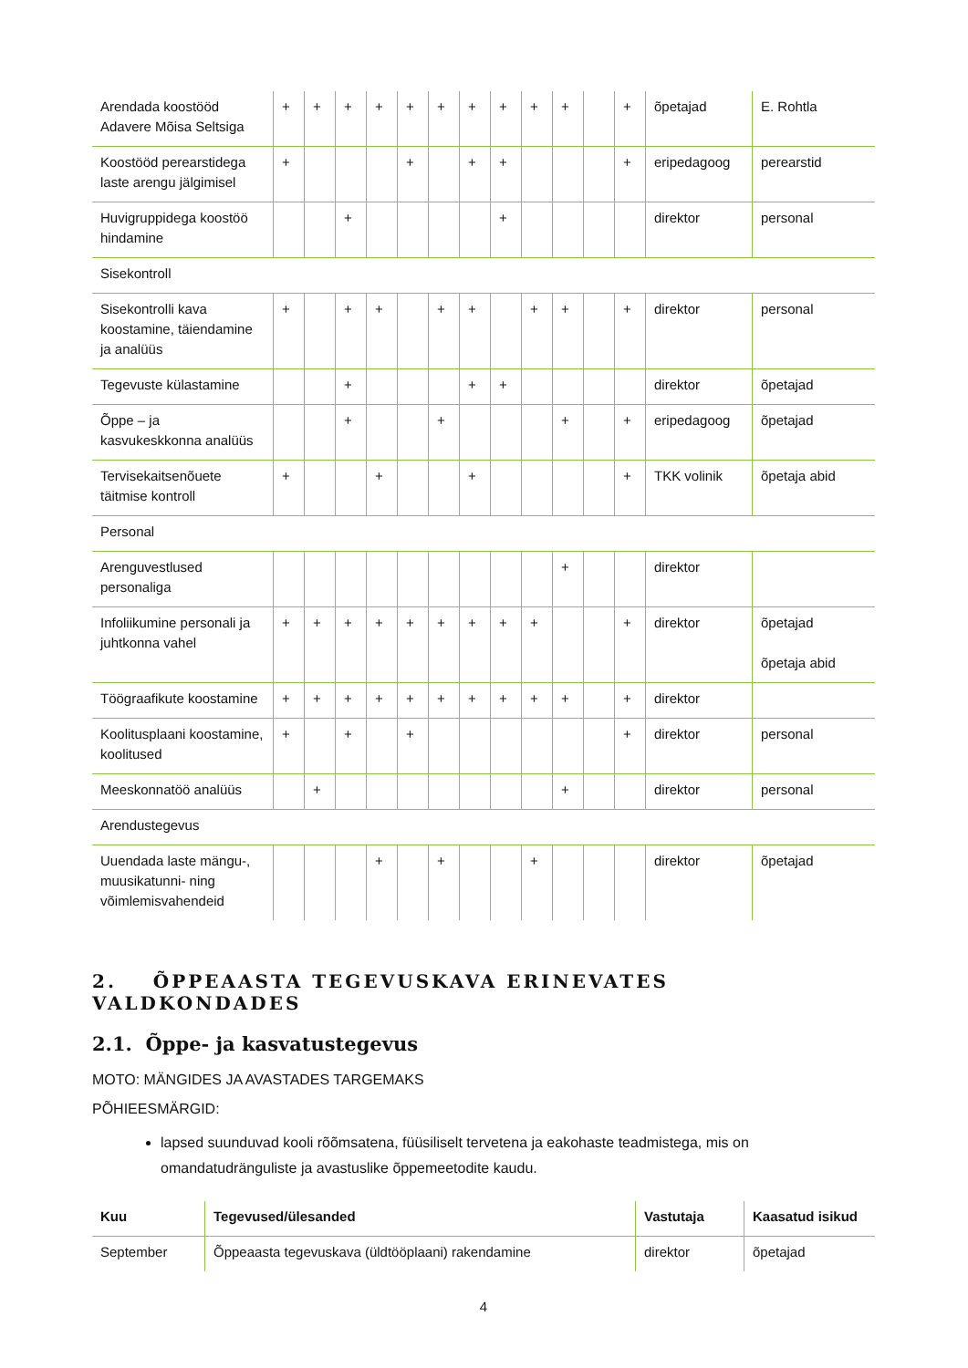| Arendada koostööd Adavere Mõisa Seltsiga | + | + | + | + | + | + | + | + | + | + | | + | õpetajad | E. Rohtla |
| Koostööd perearstidega laste arengu jälgimisel | + | | | | + | | + | + | | | | + | eripedagoog | perearstid |
| Huvigruppidega koostöö hindamine | | | + | | | | | + | | | | | direktor | personal |
| Sisekontroll | | | | | | | | | | | | | | |
| Sisekontrolli kava koostamine, täiendamine ja analüüs | + | | + | + | | + | + | | + | + | | + | direktor | personal |
| Tegevuste külastamine | | | + | | | | + | + | | | | | direktor | õpetajad |
| Õppe – ja kasvukeskkonna analüüs | | | + | | | + | | | | + | | + | eripedagoog | õpetajad |
| Tervisekaitsenõuete täitmise kontroll | + | | | + | | | + | | | | | + | TKK volinik | õpetaja abid |
| Personal | | | | | | | | | | | | | | |
| Arenguvestlused personaliga | | | | | | | | | | + | | | direktor | |
| Infoliikumine personali ja juhtkonna vahel | + | + | + | + | + | + | + | + | + | | | + | direktor | õpetajad õpetaja abid |
| Töögraafikute koostamine | + | + | + | + | + | + | + | + | + | + | | + | direktor | |
| Koolitusplaani koostamine, koolitused | + | | + | | + | | | | | | | + | direktor | personal |
| Meeskonnatöö analüüs | | + | | | | | | | | + | | | direktor | personal |
| Arendustegevus | | | | | | | | | | | | | | |
| Uuendada laste mängu-, muusikatunni- ning võimlemisvahendeid | | | | + | | + | | | + | | | | direktor | õpetajad |
2. ÕPPEAASTA TEGEVUSKAVA ERINEVATES VALDKONDADES
2.1. Õppe- ja kasvatustegevus
MOTO: MÄNGIDES JA AVASTADES TARGEMAKS
PÕHIEESMÄRGID:
lapsed suunduvad kooli rõõmsatena, füüsiliselt tervetena ja eakohaste teadmistega, mis on omandatudränguliste ja avastuslike õppemeetodite kaudu.
| Kuu | Tegevused/ülesanded | Vastutaja | Kaasatud isikud |
| --- | --- | --- | --- |
| September | Õppeaasta tegevuskava (üldtööplaani) rakendamine | direktor | õpetajad |
4